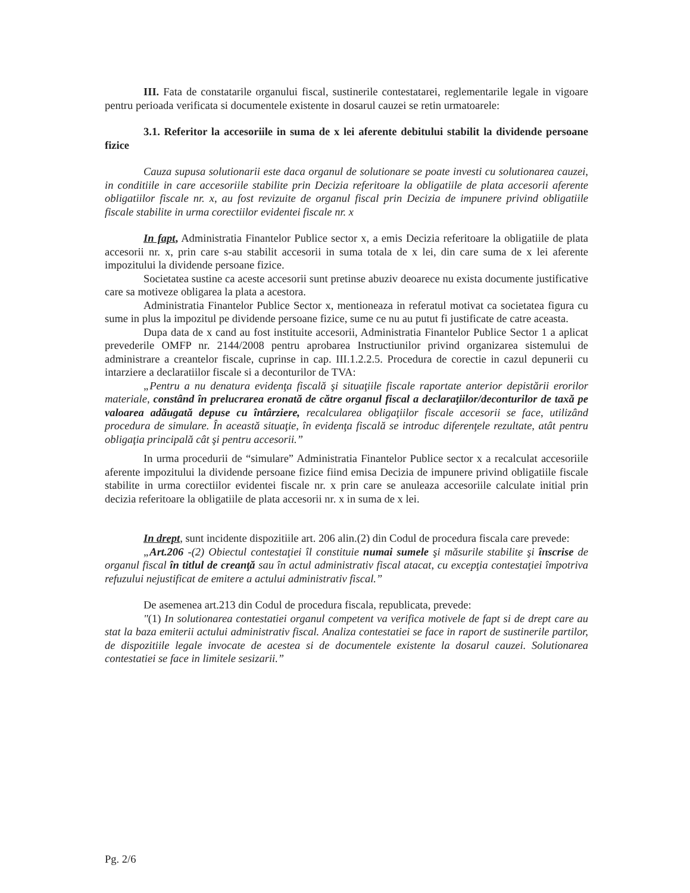III. Fata de constatarile organului fiscal, sustinerile contestatarei, reglementarile legale in vigoare pentru perioada verificata si documentele existente in dosarul cauzei se retin urmatoarele:
3.1. Referitor la accesoriile in suma de x lei aferente debitului stabilit la dividende persoane fizice
Cauza supusa solutionarii este daca organul de solutionare se poate investi cu solutionarea cauzei, in conditiile in care accesoriile stabilite prin Decizia referitoare la obligatiile de plata accesorii aferente obligatiilor fiscale nr. x, au fost revizuite de organul fiscal prin Decizia de impunere privind obligatiile fiscale stabilite in urma corectiilor evidentei fiscale nr. x
In fapt, Administratia Finantelor Publice sector x, a emis Decizia referitoare la obligatiile de plata accesorii nr. x, prin care s-au stabilit accesorii in suma totala de x lei, din care suma de x lei aferente impozitului la dividende persoane fizice.
Societatea sustine ca aceste accesorii sunt pretinse abuziv deoarece nu exista documente justificative care sa motiveze obligarea la plata a acestora.
Administratia Finantelor Publice Sector x, mentioneaza in referatul motivat ca societatea figura cu sume in plus la impozitul pe dividende persoane fizice, sume ce nu au putut fi justificate de catre aceasta.
Dupa data de x cand au fost instituite accesorii, Administratia Finantelor Publice Sector 1 a aplicat prevederile OMFP nr. 2144/2008 pentru aprobarea Instructiunilor privind organizarea sistemului de administrare a creantelor fiscale, cuprinse in cap. III.1.2.2.5. Procedura de corectie in cazul depunerii cu intarziere a declaratiilor fiscale si a deconturilor de TVA:
„Pentru a nu denatura evidenţa fiscală şi situaţiile fiscale raportate anterior depistării erorilor materiale, constând în prelucrarea eronată de către organul fiscal a declaraţiilor/deconturilor de taxă pe valoarea adăugată depuse cu întârziere, recalcularea obligaţiilor fiscale accesorii se face, utilizând procedura de simulare. În această situaţie, în evidenţa fiscală se introduc diferenţele rezultate, atât pentru obligaţia principală cât şi pentru accesorii.”
In urma procedurii de “simulare” Administratia Finantelor Publice sector x a recalculat accesoriile aferente impozitului la dividende persoane fizice fiind emisa Decizia de impunere privind obligatiile fiscale stabilite in urma corectiilor evidentei fiscale nr. x prin care se anuleaza accesoriile calculate initial prin decizia referitoare la obligatiile de plata accesorii nr. x in suma de x lei.
In drept, sunt incidente dispozitiile art. 206 alin.(2) din Codul de procedura fiscala care prevede:
„Art.206 -(2) Obiectul contestaţiei îl constituie numai sumele şi măsurile stabilite şi înscrise de organul fiscal în titlul de creanţă sau în actul administrativ fiscal atacat, cu excepţia contestaţiei împotriva refuzului nejustificat de emitere a actului administrativ fiscal.”
De asemenea art.213 din Codul de procedura fiscala, republicata, prevede:
"(1) In solutionarea contestatiei organul competent va verifica motivele de fapt si de drept care au stat la baza emiterii actului administrativ fiscal. Analiza contestatiei se face in raport de sustinerile partilor, de dispozitiile legale invocate de acestea si de documentele existente la dosarul cauzei. Solutionarea contestatiei se face in limitele sesizarii.”
Pg. 2/6